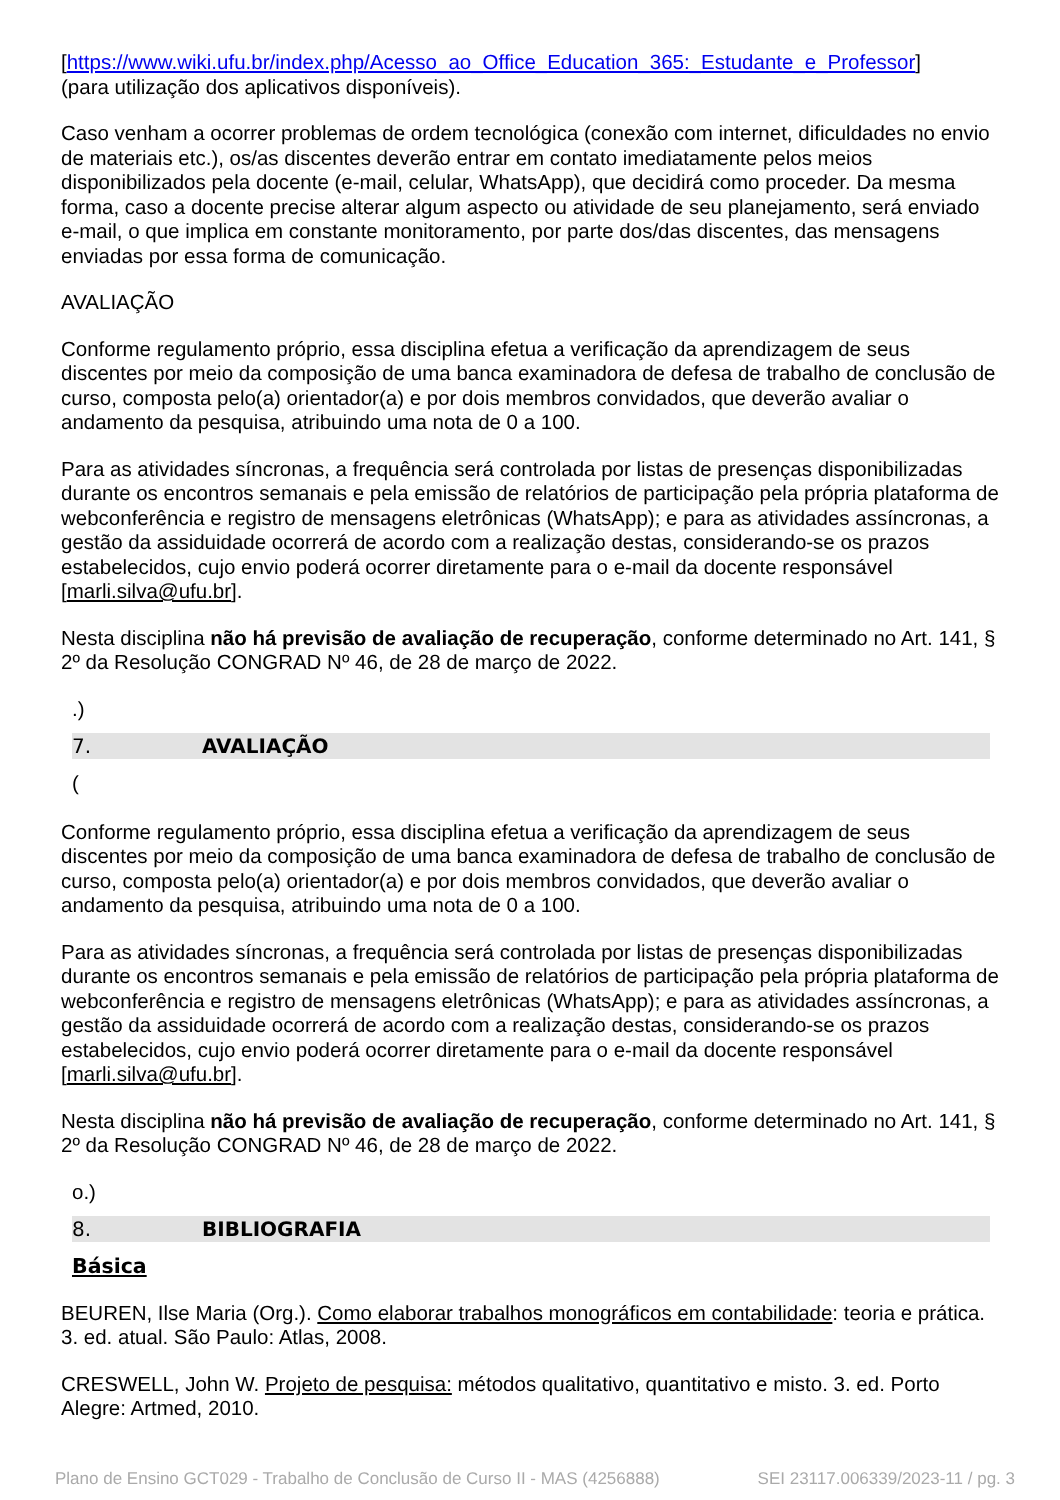[https://www.wiki.ufu.br/index.php/Acesso_ao_Office_Education_365:_Estudante_e_Professor]
(para utilização dos aplicativos disponíveis).
Caso venham a ocorrer problemas de ordem tecnológica (conexão com internet, dificuldades no envio de materiais etc.), os/as discentes deverão entrar em contato imediatamente pelos meios disponibilizados pela docente (e-mail, celular, WhatsApp), que decidirá como proceder. Da mesma forma, caso a docente precise alterar algum aspecto ou atividade de seu planejamento, será enviado e-mail, o que implica em constante monitoramento, por parte dos/das discentes, das mensagens enviadas por essa forma de comunicação.
AVALIAÇÃO
Conforme regulamento próprio, essa disciplina efetua a verificação da aprendizagem de seus discentes por meio da composição de uma banca examinadora de defesa de trabalho de conclusão de curso, composta pelo(a) orientador(a) e por dois membros convidados, que deverão avaliar o andamento da pesquisa, atribuindo uma nota de 0 a 100.
Para as atividades síncronas, a frequência será controlada por listas de presenças disponibilizadas durante os encontros semanais e pela emissão de relatórios de participação pela própria plataforma de webconferência e registro de mensagens eletrônicas (WhatsApp); e para as atividades assíncronas, a gestão da assiduidade ocorrerá de acordo com a realização destas, considerando-se os prazos estabelecidos, cujo envio poderá ocorrer diretamente para o e-mail da docente responsável [marli.silva@ufu.br].
Nesta disciplina não há previsão de avaliação de recuperação, conforme determinado no Art. 141, § 2º da Resolução CONGRAD Nº 46, de 28 de março de 2022.
.)
7. AVALIAÇÃO
(
Conforme regulamento próprio, essa disciplina efetua a verificação da aprendizagem de seus discentes por meio da composição de uma banca examinadora de defesa de trabalho de conclusão de curso, composta pelo(a) orientador(a) e por dois membros convidados, que deverão avaliar o andamento da pesquisa, atribuindo uma nota de 0 a 100.
Para as atividades síncronas, a frequência será controlada por listas de presenças disponibilizadas durante os encontros semanais e pela emissão de relatórios de participação pela própria plataforma de webconferência e registro de mensagens eletrônicas (WhatsApp); e para as atividades assíncronas, a gestão da assiduidade ocorrerá de acordo com a realização destas, considerando-se os prazos estabelecidos, cujo envio poderá ocorrer diretamente para o e-mail da docente responsável [marli.silva@ufu.br].
Nesta disciplina não há previsão de avaliação de recuperação, conforme determinado no Art. 141, § 2º da Resolução CONGRAD Nº 46, de 28 de março de 2022.
o.)
8. BIBLIOGRAFIA
Básica
BEUREN, Ilse Maria (Org.). Como elaborar trabalhos monográficos em contabilidade: teoria e prática. 3. ed. atual. São Paulo: Atlas, 2008.
CRESWELL, John W. Projeto de pesquisa: métodos qualitativo, quantitativo e misto. 3. ed. Porto Alegre: Artmed, 2010.
Plano de Ensino GCT029 - Trabalho de Conclusão de Curso II - MAS (4256888) SEI 23117.006339/2023-11 / pg. 3